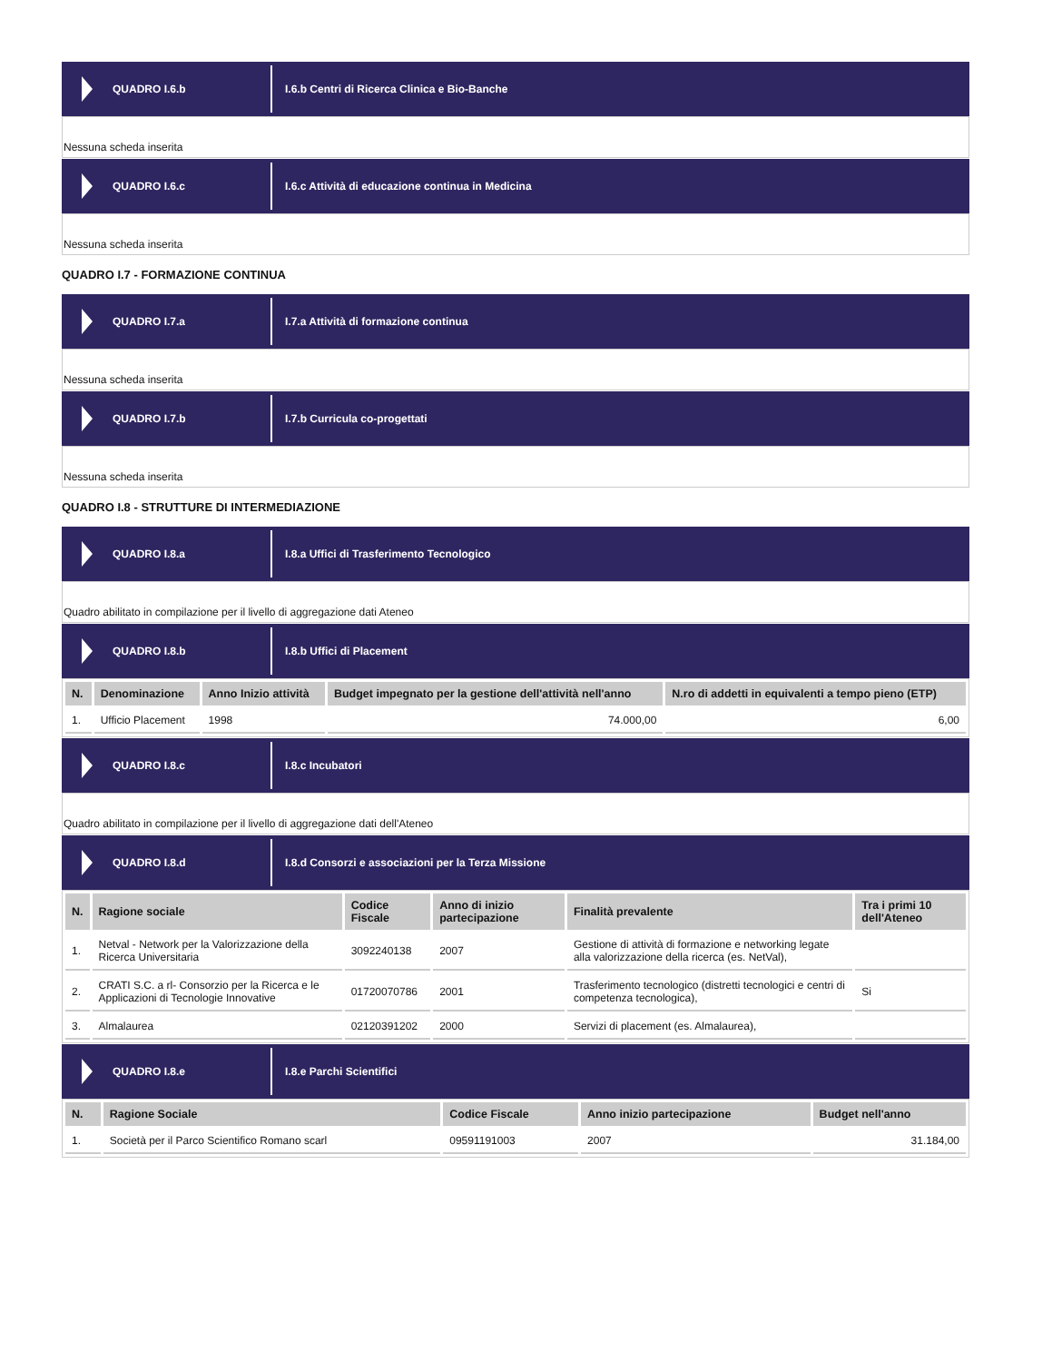QUADRO I.6.b
I.6.b Centri di Ricerca Clinica e Bio-Banche
Nessuna scheda inserita
QUADRO I.6.c
I.6.c Attività di educazione continua in Medicina
Nessuna scheda inserita
QUADRO I.7 - FORMAZIONE CONTINUA
QUADRO I.7.a
I.7.a Attività di formazione continua
Nessuna scheda inserita
QUADRO I.7.b
I.7.b Curricula co-progettati
Nessuna scheda inserita
QUADRO I.8 - STRUTTURE DI INTERMEDIAZIONE
QUADRO I.8.a
I.8.a Uffici di Trasferimento Tecnologico
Quadro abilitato in compilazione per il livello di aggregazione dati Ateneo
QUADRO I.8.b
I.8.b Uffici di Placement
| N. | Denominazione | Anno Inizio attività | Budget impegnato per la gestione dell'attività nell'anno | N.ro di addetti in equivalenti a tempo pieno (ETP) |
| --- | --- | --- | --- | --- |
| 1. | Ufficio Placement | 1998 | 74.000,00 | 6,00 |
QUADRO I.8.c
I.8.c Incubatori
Quadro abilitato in compilazione per il livello di aggregazione dati dell'Ateneo
QUADRO I.8.d
I.8.d Consorzi e associazioni per la Terza Missione
| N. | Ragione sociale | Codice Fiscale | Anno di inizio partecipazione | Finalità prevalente | Tra i primi 10 dell'Ateneo |
| --- | --- | --- | --- | --- | --- |
| 1. | Netval - Network per la Valorizzazione della Ricerca Universitaria | 3092240138 | 2007 | Gestione di attività di formazione e networking legate alla valorizzazione della ricerca (es. NetVal), | |
| 2. | CRATI S.C. a rl- Consorzio per la Ricerca e le Applicazioni di Tecnologie Innovative | 01720070786 | 2001 | Trasferimento tecnologico (distretti tecnologici e centri di competenza tecnologica), | Si |
| 3. | Almalaurea | 02120391202 | 2000 | Servizi di placement (es. Almalaurea), | |
QUADRO I.8.e
I.8.e Parchi Scientifici
| N. | Ragione Sociale | Codice Fiscale | Anno inizio partecipazione | Budget nell'anno |
| --- | --- | --- | --- | --- |
| 1. | Società per il Parco Scientifico Romano scarl | 09591191003 | 2007 | 31.184,00 |